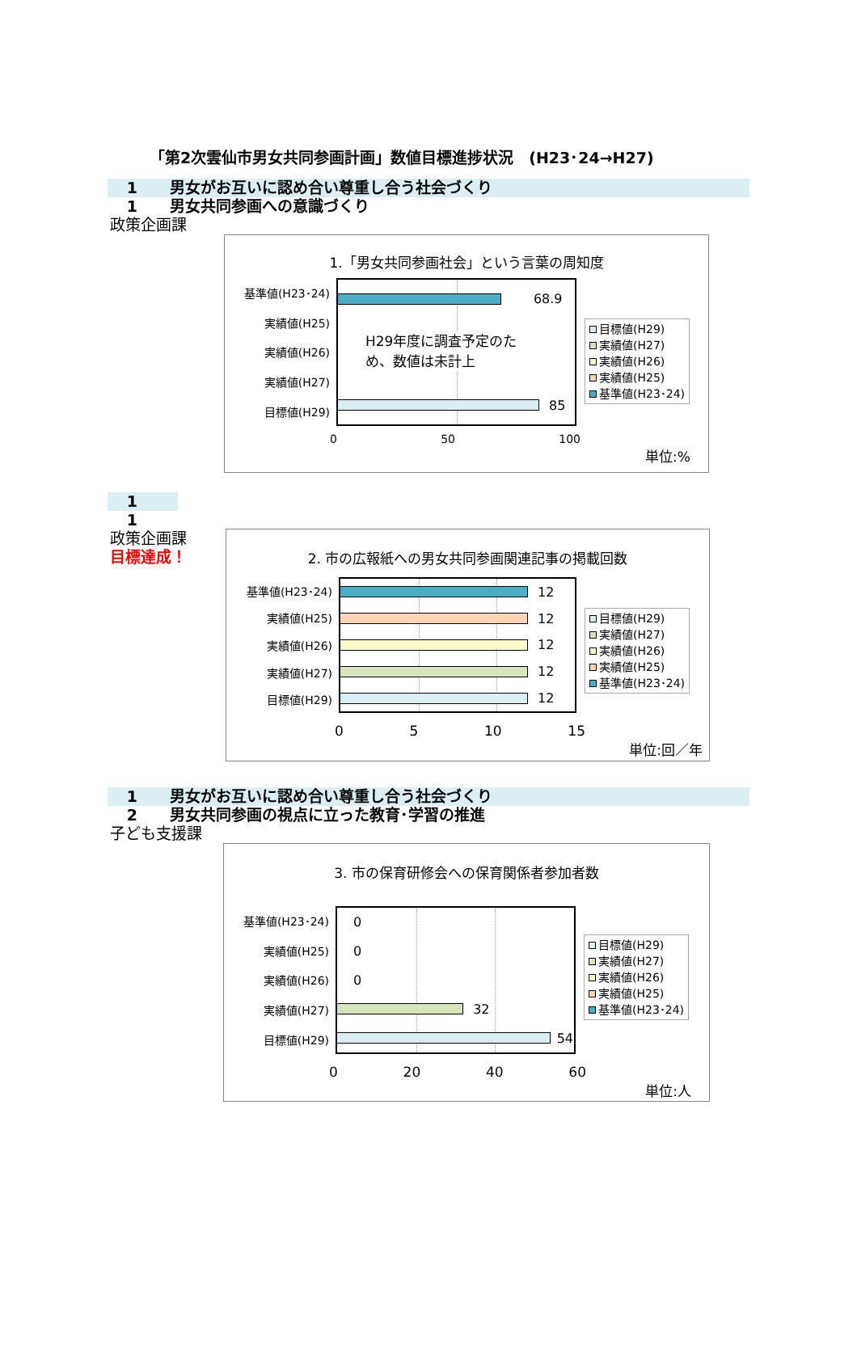「第2次雲仙市男女共同参画計画」数値目標進捗状況　(H23･24→H27)
1 男女がお互いに認め合い尊重し合う社会づくり
1 男女共同参画への意識づくり
政策企画課
1.「男女共同参画社会」という言葉の周知度
基準値(H23･24)
実績値(H25)
実績値(H26)
実績値(H27)
目標値(H29)
68.9
H29年度に調査予定のた
め、数値は未計上
85
目標値(H29)
実績値(H27)
実績値(H26)
実績値(H25)
基準値(H23･24)
0 50 100
単位:%
1
1
政策企画課
目標達成！
2. 市の広報紙への男女共同参画関連記事の掲載回数
基準値(H23･24)
実績値(H25)
実績値(H26)
実績値(H27)
目標値(H29)
12
12
12
12
12
目標値(H29)
実績値(H27)
実績値(H26)
実績値(H25)
基準値(H23･24)
0 5 10 15
単位:回／年
1 男女がお互いに認め合い尊重し合う社会づくり
2 男女共同参画の視点に立った教育･学習の推進
子ども支援課
3. 市の保育研修会への保育関係者参加者数
基準値(H23･24)
実績値(H25)
実績値(H26)
実績値(H27)
目標値(H29)
0
0
0
32
54
目標値(H29)
実績値(H27)
実績値(H26)
実績値(H25)
基準値(H23･24)
0 20 40 60
単位:人